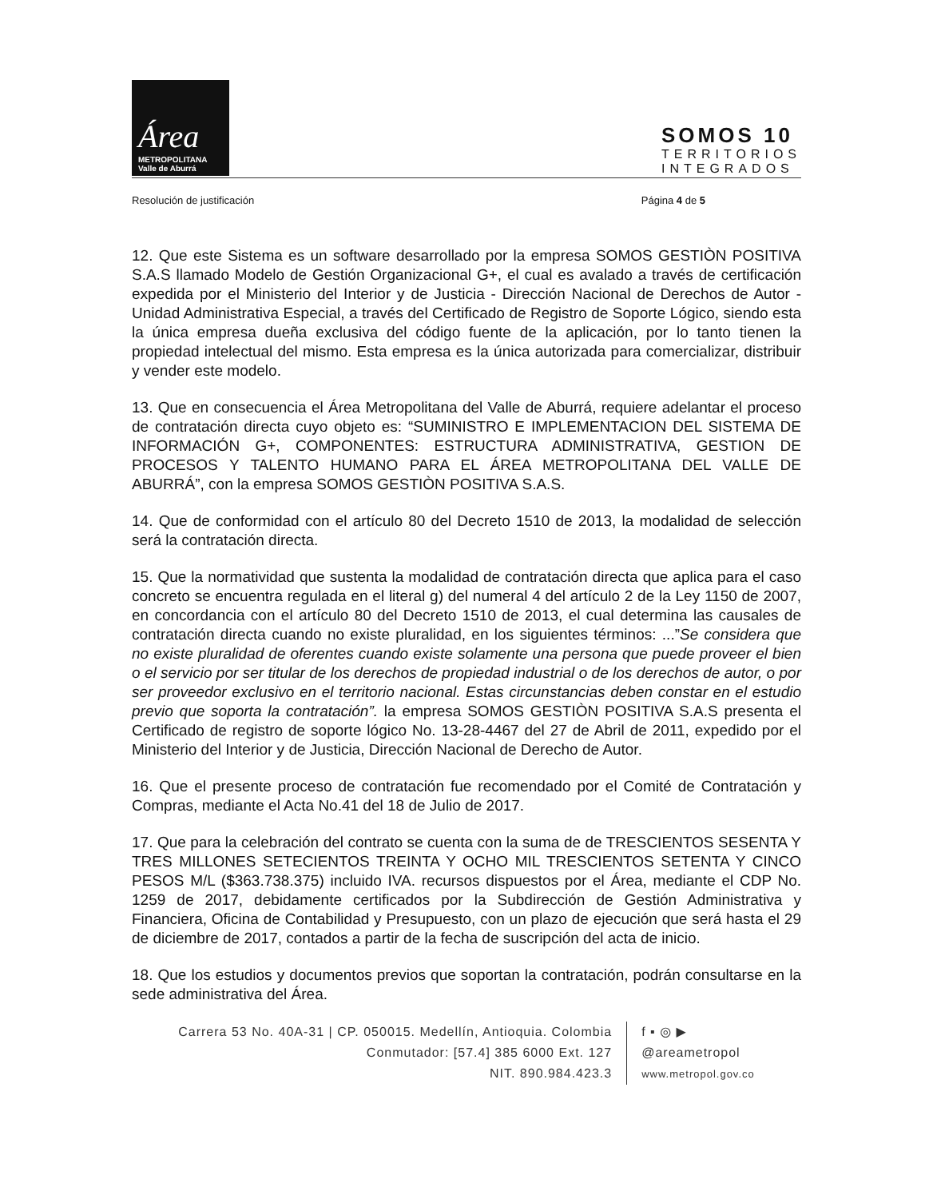Área
METROPOLITANA
Valle de Aburrá
SOMOS 10
TERRITORIOS
INTEGRADOS
Resolución de justificación Página 4 de 5
12. Que este Sistema es un software desarrollado por la empresa SOMOS GESTIÒN POSITIVA S.A.S llamado Modelo de Gestión Organizacional G+, el cual es avalado a través de certificación expedida por el Ministerio del Interior y de Justicia - Dirección Nacional de Derechos de Autor - Unidad Administrativa Especial, a través del Certificado de Registro de Soporte Lógico, siendo esta la única empresa dueña exclusiva del código fuente de la aplicación, por lo tanto tienen la propiedad intelectual del mismo. Esta empresa es la única autorizada para comercializar, distribuir y vender este modelo.
13. Que en consecuencia el Área Metropolitana del Valle de Aburrá, requiere adelantar el proceso de contratación directa cuyo objeto es: “SUMINISTRO E IMPLEMENTACION DEL SISTEMA DE INFORMACIÓN G+, COMPONENTES: ESTRUCTURA ADMINISTRATIVA, GESTION DE PROCESOS Y TALENTO HUMANO PARA EL ÁREA METROPOLITANA DEL VALLE DE ABURRÁ”, con la empresa SOMOS GESTIÒN POSITIVA S.A.S.
14. Que de conformidad con el artículo 80 del Decreto 1510 de 2013, la modalidad de selección será la contratación directa.
15. Que la normatividad que sustenta la modalidad de contratación directa que aplica para el caso concreto se encuentra regulada en el literal g) del numeral 4 del artículo 2 de la Ley 1150 de 2007, en concordancia con el artículo 80 del Decreto 1510 de 2013, el cual determina las causales de contratación directa cuando no existe pluralidad, en los siguientes términos: ...”Se considera que no existe pluralidad de oferentes cuando existe solamente una persona que puede proveer el bien o el servicio por ser titular de los derechos de propiedad industrial o de los derechos de autor, o por ser proveedor exclusivo en el territorio nacional. Estas circunstancias deben constar en el estudio previo que soporta la contratación”. la empresa SOMOS GESTIÒN POSITIVA S.A.S presenta el Certificado de registro de soporte lógico No. 13-28-4467 del 27 de Abril de 2011, expedido por el Ministerio del Interior y de Justicia, Dirección Nacional de Derecho de Autor.
16. Que el presente proceso de contratación fue recomendado por el Comité de Contratación y Compras, mediante el Acta No.41 del 18 de Julio de 2017.
17. Que para la celebración del contrato se cuenta con la suma de de TRESCIENTOS SESENTA Y TRES MILLONES SETECIENTOS TREINTA Y OCHO MIL TRESCIENTOS SETENTA Y CINCO PESOS M/L ($363.738.375) incluido IVA. recursos dispuestos por el Área, mediante el CDP No. 1259 de 2017, debidamente certificados por la Subdirección de Gestión Administrativa y Financiera, Oficina de Contabilidad y Presupuesto, con un plazo de ejecución que será hasta el 29 de diciembre de 2017, contados a partir de la fecha de suscripción del acta de inicio.
18. Que los estudios y documentos previos que soportan la contratación, podrán consultarse en la sede administrativa del Área.
Carrera 53 No. 40A-31 | CP. 050015. Medellín, Antioquia. Colombia
Conmutador: [57.4] 385 6000 Ext. 127
NIT. 890.984.423.3
f ▪ ◎ ▶
@areametropol
www.metropol.gov.co